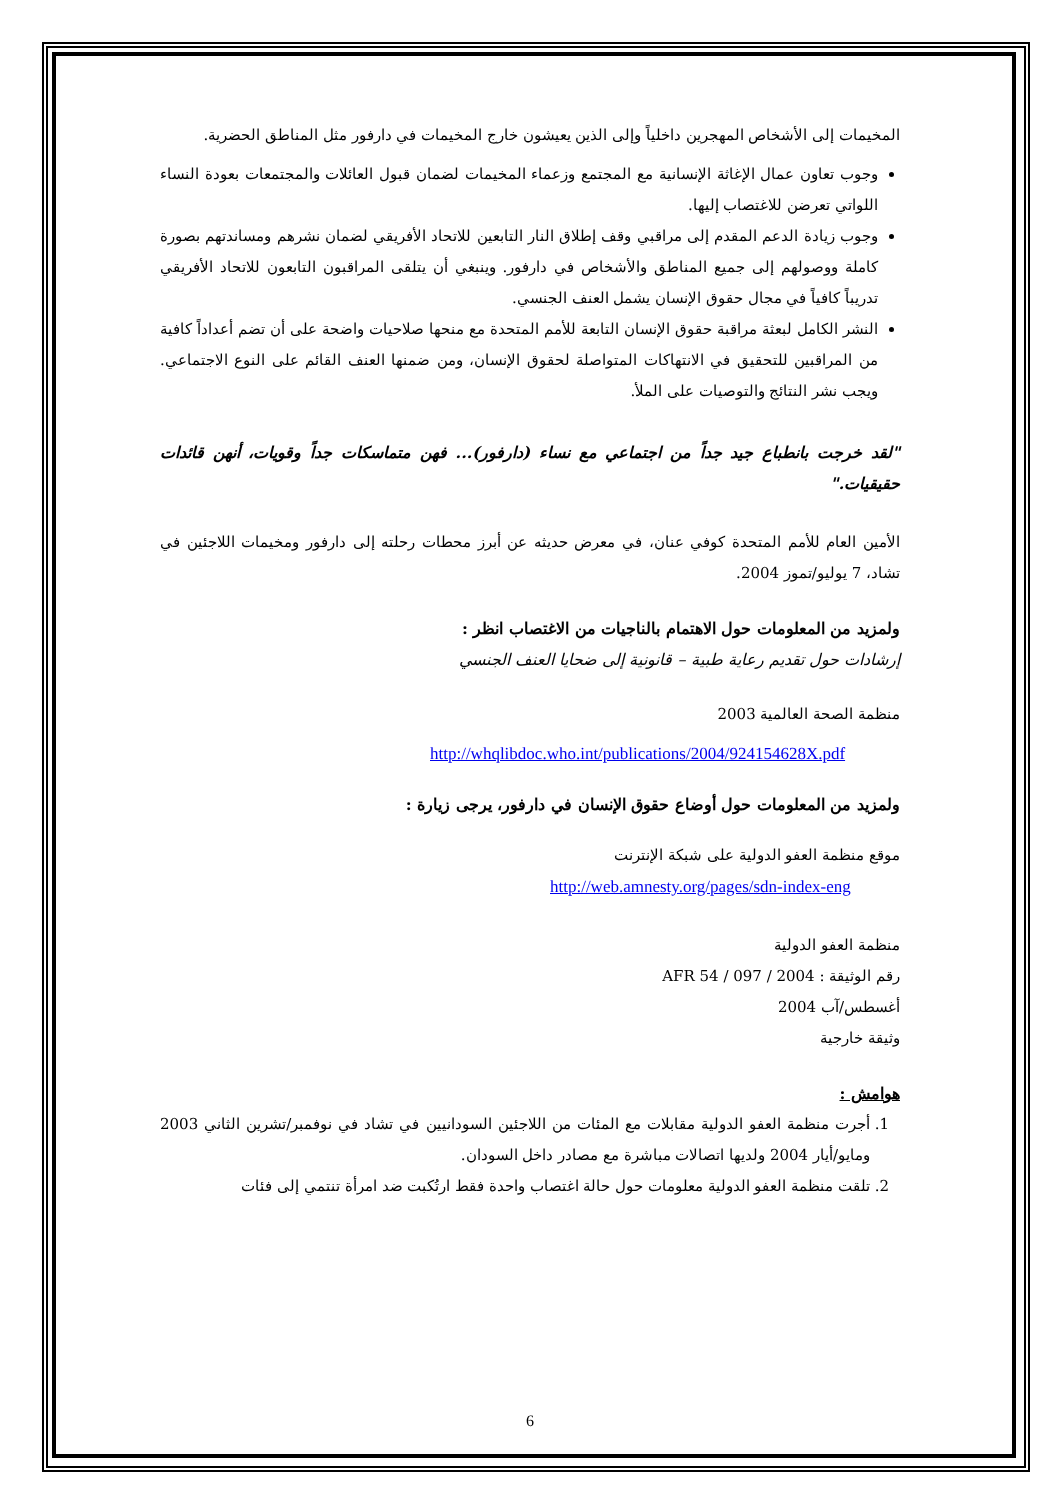المخيمات إلى الأشخاص المهجرين داخلياً وإلى الذين يعيشون خارج المخيمات في دارفور مثل المناطق الحضرية.
وجوب تعاون عمال الإغاثة الإنسانية مع المجتمع وزعماء المخيمات لضمان قبول العائلات والمجتمعات بعودة النساء اللواتي تعرضن للاغتصاب إليها.
وجوب زيادة الدعم المقدم إلى مراقبي وقف إطلاق النار التابعين للاتحاد الأفريقي لضمان نشرهم ومساندتهم بصورة كاملة ووصولهم إلى جميع المناطق والأشخاص في دارفور. وينبغي أن يتلقى المراقبون التابعون للاتحاد الأفريقي تدريباً كافياً في مجال حقوق الإنسان يشمل العنف الجنسي.
النشر الكامل لبعثة مراقبة حقوق الإنسان التابعة للأمم المتحدة مع منحها صلاحيات واضحة على أن تضم أعداداً كافية من المراقبين للتحقيق في الانتهاكات المتواصلة لحقوق الإنسان، ومن ضمنها العنف القائم على النوع الاجتماعي. ويجب نشر النتائج والتوصيات على الملأ.
"لقد خرجت بانطباع جيد جداً من اجتماعي مع نساء (دارفور)... فهن متماسكات جداً وقويات، أنهن قائدات حقيقيات."
الأمين العام للأمم المتحدة كوفي عنان، في معرض حديثه عن أبرز محطات رحلته إلى دارفور ومخيمات اللاجئين في تشاد، 7 يوليو/تموز 2004.
ولمزيد من المعلومات حول الاهتمام بالناجيات من الاغتصاب انظر :
إرشادات حول تقديم رعاية طبية – قانونية إلى ضحايا العنف الجنسي
منظمة الصحة العالمية 2003
http://whqlibdoc.who.int/publications/2004/924154628X.pdf
ولمزيد من المعلومات حول أوضاع حقوق الإنسان في دارفور، يرجى زيارة :
موقع منظمة العفو الدولية على شبكة الإنترنت
http://web.amnesty.org/pages/sdn-index-eng
منظمة العفو الدولية
رقم الوثيقة : AFR 54 / 097 / 2004
أغسطس/آب 2004
وثيقة خارجية
هوامش :
1. أجرت منظمة العفو الدولية مقابلات مع المئات من اللاجئين السودانيين في تشاد في نوفمبر/تشرين الثاني 2003 ومايو/أيار 2004 ولديها اتصالات مباشرة مع مصادر داخل السودان.
2. تلقت منظمة العفو الدولية معلومات حول حالة اغتصاب واحدة فقط ارتُكبت ضد امرأة تنتمي إلى فئات
6